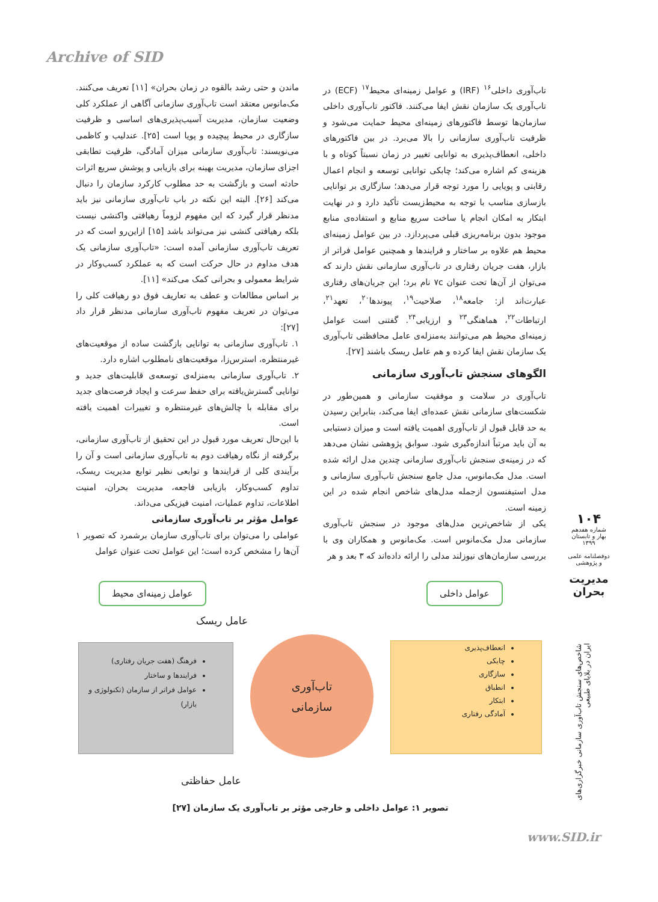Archive of SID
ماندن و حتی رشد بالقوه در زمان بحران» [۱۱] تعریف می‌کنند. مک‌مانوس معتقد است تاب‌آوری سازمانی آگاهی از عملکرد کلی وضعیت سازمان، مدیریت آسیب‌پذیری‌های اساسی و ظرفیت سازگاری در محیط پیچیده و پویا است [۲۵]. عندلیب و کاظمی می‌نویسند: تاب‌آوری سازمانی میزان آمادگی، ظرفیت تطابقی اجزای سازمان، مدیریت بهینه برای بازیابی و پوشش سریع اثرات حادثه است و بازگشت به حد مطلوب کارکرد سازمان را دنبال می‌کند [۲۶]. البته این نکته در باب تاب‌آوری سازمانی نیز باید مدنظر قرار گیرد که این مفهوم لزوماً رهیافتی واکنشی نیست بلکه رهیافتی کنشی نیز می‌تواند باشد [۱۵] ازاین‌رو است که در تعریف تاب‌آوری سازمانی آمده است: «تاب‌آوری سازمانی یک هدف مداوم در حال حرکت است که به عملکرد کسب‌وکار در شرایط معمولی و بحرانی کمک می‌کند» [۱۱].
بر اساس مطالعات و عطف به تعاریف فوق دو رهیافت کلی را می‌توان در تعریف مفهوم تاب‌آوری سازمانی مدنظر قرار داد [۲۷]:
۱. تاب‌آوری سازمانی به توانایی بازگشت ساده از موقعیت‌های غیرمنتظره، استرس‌زا، موقعیت‌های نامطلوب اشاره دارد.
۲. تاب‌آوری سازمانی به‌منزله‌ی توسعه‌ی قابلیت‌های جدید و توانایی گسترش‌یافته برای حفظ سرعت و ایجاد فرصت‌های جدید برای مقابله با چالش‌های غیرمنتظره و تغییرات اهمیت یافته است.
با این‌حال تعریف مورد قبول در این تحقیق از تاب‌آوری سازمانی، برگرفته از نگاه رهیافت دوم به تاب‌آوری سازمانی است و آن را برآیندی کلی از فرایندها و توابعی نظیر توابع مدیریت ریسک، تداوم کسب‌وکار، بازیابی فاجعه، مدیریت بحران، امنیت اطلاعات، تداوم عملیات، امنیت فیزیکی می‌داند.
عوامل مؤثر بر تاب‌آوری سازمانی
عواملی را می‌توان برای تاب‌آوری سازمان برشمرد که تصویر ۱ آن‌ها را مشخص کرده است؛ این عوامل تحت عنوان عوامل
تاب‌آوری داخلی<sup>۱۶</sup> (IRF) و عوامل زمینه‌ای محیط<sup>۱۷</sup> (ECF) در تاب‌آوری یک سازمان نقش ایفا می‌کنند. فاکتور تاب‌آوری داخلی سازمان‌ها توسط فاکتورهای زمینه‌ای محیط حمایت می‌شود و ظرفیت تاب‌آوری سازمانی را بالا می‌برد. در بین فاکتورهای داخلی، انعطاف‌پذیری به توانایی تغییر در زمان نسبتاً کوتاه و با هزینه‌ی کم اشاره می‌کند؛ چابکی توانایی توسعه و انجام اعمال رقابتی و پویایی را مورد توجه قرار می‌دهد؛ سازگاری بر توانایی بازسازی مناسب با توجه به محیط‌زیست تأکید دارد و در نهایت ابتکار به امکان انجام یا ساخت سریع منابع و استفاده‌ی منابع موجود بدون برنامه‌ریزی قبلی می‌پردازد. در بین عوامل زمینه‌ای محیط هم علاوه بر ساختار و فرایندها و همچنین عوامل فراتر از بازار، هفت جریان رفتاری در تاب‌آوری سازمانی نقش دارند که می‌توان از آن‌ها تحت عنوان ۷c نام برد؛ این جریان‌های رفتاری عبارت‌اند از: جامعه<sup>۱۸</sup>، صلاحیت<sup>۱۹</sup>، پیوندها<sup>۲۰</sup>، تعهد<sup>۲۱</sup>، ارتباطات<sup>۲۲</sup>، هماهنگی<sup>۲۳</sup> و ارزیابی<sup>۲۴</sup>. گفتنی است عوامل زمینه‌ای محیط هم می‌توانند به‌منزله‌ی عامل محافظتی تاب‌آوری یک سازمان نقش ایفا کرده و هم عامل ریسک باشند [۲۷].
الگوهای سنجش تاب‌آوری سازمانی
تاب‌آوری در سلامت و موفقیت سازمانی و همین‌طور در شکست‌های سازمانی نقش عمده‌ای ایفا می‌کند، بنابراین رسیدن به حد قابل قبول از تاب‌آوری اهمیت یافته است و میزان دستیابی به آن باید مرتباً اندازه‌گیری شود. سوابق پژوهشی نشان می‌دهد که در زمینه‌ی سنجش تاب‌آوری سازمانی چندین مدل ارائه شده است. مدل مک‌مانوس، مدل جامع سنجش تاب‌آوری سازمانی و مدل استیفنسون ازجمله مدل‌های شاخص انجام شده در این زمینه است.
یکی از شاخص‌ترین مدل‌های موجود در سنجش تاب‌آوری سازمانی مدل مک‌مانوس است. مک‌مانوس و همکاران وی با بررسی سازمان‌های نیوزلند مدلی را ارائه داده‌اند که ۳ بعد و هر
۱۰۴
شماره هفدهم
بهار و تابستان ۱۳۹۹
دوفصلنامه علمی و پژوهشی
مدیریت بحران
شاخص‌های سنجش تاب‌آوری سازمانی خبرگزاری‌های ایران در بلایای طبیعی
عوامل داخلی
عوامل زمینه‌ای محیط
عامل ریسک
انعطاف‌پذیری
چابکی
سازگاری
انطباق
ابتکار
آمادگی رفتاری
تاب‌آوری
سازمانی
فرهنگ (هفت جریان رفتاری)
فرایندها و ساختار
عوامل فراتر از سازمان (تکنولوژی و بازار)
عامل حفاظتی
تصویر ۱: عوامل داخلی و خارجی مؤثر بر تاب‌آوری یک سازمان [۲۷]
www.SID.ir